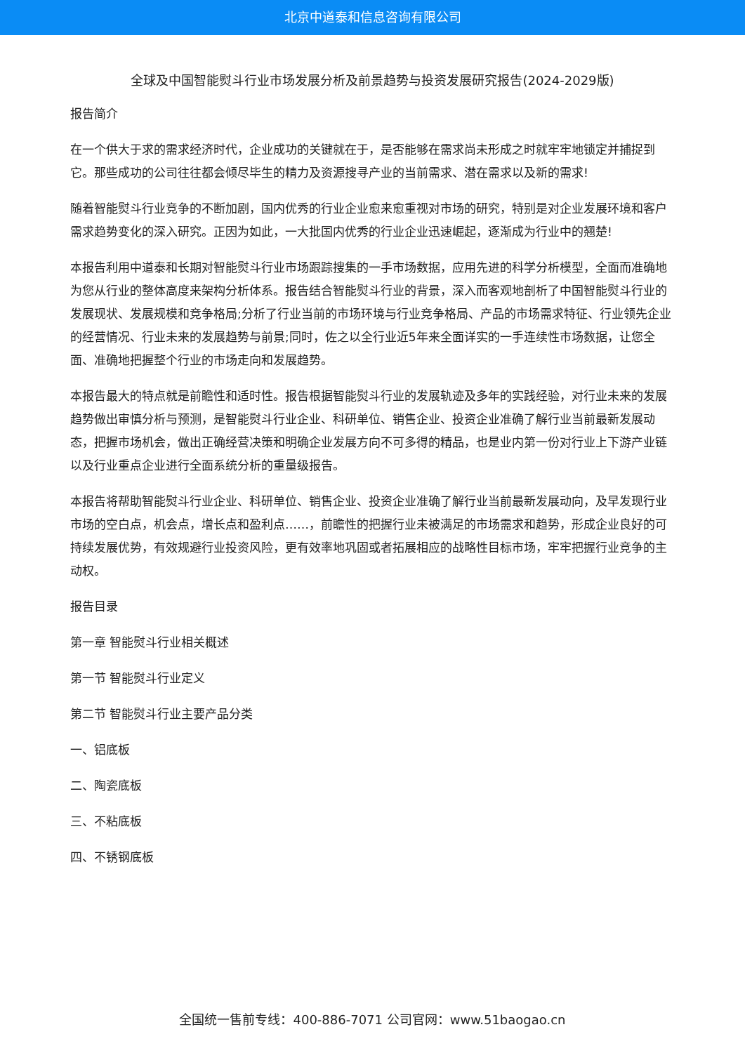北京中道泰和信息咨询有限公司
全球及中国智能熨斗行业市场发展分析及前景趋势与投资发展研究报告(2024-2029版)
报告简介
在一个供大于求的需求经济时代，企业成功的关键就在于，是否能够在需求尚未形成之时就牢牢地锁定并捕捉到它。那些成功的公司往往都会倾尽毕生的精力及资源搜寻产业的当前需求、潜在需求以及新的需求!
随着智能熨斗行业竞争的不断加剧，国内优秀的行业企业愈来愈重视对市场的研究，特别是对企业发展环境和客户需求趋势变化的深入研究。正因为如此，一大批国内优秀的行业企业迅速崛起，逐渐成为行业中的翘楚!
本报告利用中道泰和长期对智能熨斗行业市场跟踪搜集的一手市场数据，应用先进的科学分析模型，全面而准确地为您从行业的整体高度来架构分析体系。报告结合智能熨斗行业的背景，深入而客观地剖析了中国智能熨斗行业的发展现状、发展规模和竞争格局;分析了行业当前的市场环境与行业竞争格局、产品的市场需求特征、行业领先企业的经营情况、行业未来的发展趋势与前景;同时，佐之以全行业近5年来全面详实的一手连续性市场数据，让您全面、准确地把握整个行业的市场走向和发展趋势。
本报告最大的特点就是前瞻性和适时性。报告根据智能熨斗行业的发展轨迹及多年的实践经验，对行业未来的发展趋势做出审慎分析与预测，是智能熨斗行业企业、科研单位、销售企业、投资企业准确了解行业当前最新发展动态，把握市场机会，做出正确经营决策和明确企业发展方向不可多得的精品，也是业内第一份对行业上下游产业链以及行业重点企业进行全面系统分析的重量级报告。
本报告将帮助智能熨斗行业企业、科研单位、销售企业、投资企业准确了解行业当前最新发展动向，及早发现行业市场的空白点，机会点，增长点和盈利点……，前瞻性的把握行业未被满足的市场需求和趋势，形成企业良好的可持续发展优势，有效规避行业投资风险，更有效率地巩固或者拓展相应的战略性目标市场，牢牢把握行业竞争的主动权。
报告目录
第一章 智能熨斗行业相关概述
第一节 智能熨斗行业定义
第二节 智能熨斗行业主要产品分类
一、铝底板
二、陶瓷底板
三、不粘底板
四、不锈钢底板
全国统一售前专线：400-886-7071 公司官网：www.51baogao.cn